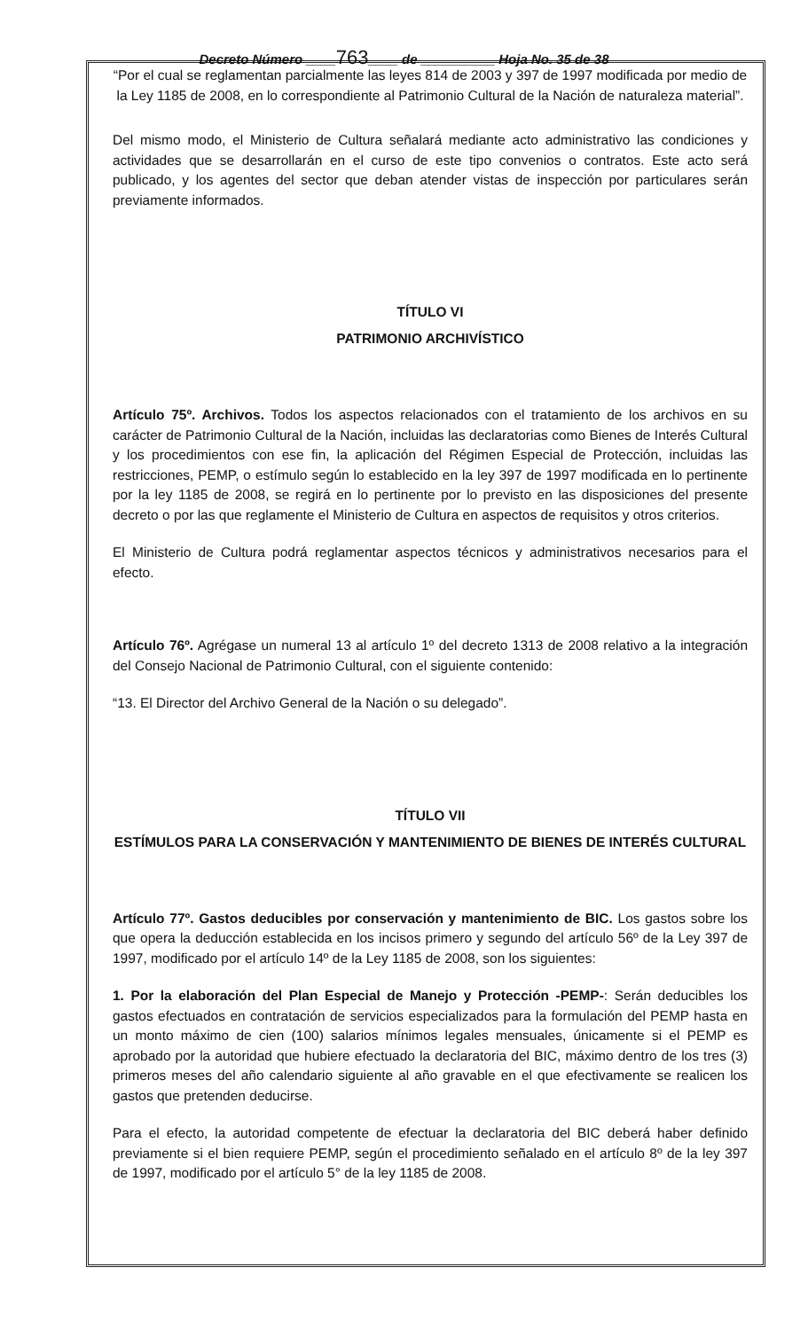Decreto Número ____763____ de __________ Hoja No. 35 de 38
“Por el cual se reglamentan parcialmente las leyes 814 de 2003 y 397 de 1997 modificada por medio de la Ley 1185 de 2008, en lo correspondiente al Patrimonio Cultural de la Nación de naturaleza material”.
Del mismo modo, el Ministerio de Cultura señalará mediante acto administrativo las condiciones y actividades que se desarrollarán en el curso de este tipo convenios o contratos. Este acto será publicado, y los agentes del sector que deban atender vistas de inspección por particulares serán previamente informados.
TÍTULO VI
PATRIMONIO ARCHIVÍSTICO
Artículo 75º. Archivos. Todos los aspectos relacionados con el tratamiento de los archivos en su carácter de Patrimonio Cultural de la Nación, incluidas las declaratorias como Bienes de Interés Cultural y los procedimientos con ese fin, la aplicación del Régimen Especial de Protección, incluidas las restricciones, PEMP, o estímulo según lo establecido en la ley 397 de 1997 modificada en lo pertinente por la ley 1185 de 2008, se regirá en lo pertinente por lo previsto en las disposiciones del presente decreto o por las que reglamente el Ministerio de Cultura en aspectos de requisitos y otros criterios.
El Ministerio de Cultura podrá reglamentar aspectos técnicos y administrativos necesarios para el efecto.
Artículo 76º. Agrégase un numeral 13 al artículo 1º del decreto 1313 de 2008 relativo a la integración del Consejo Nacional de Patrimonio Cultural, con el siguiente contenido:
“13. El Director del Archivo General de la Nación o su delegado”.
TÍTULO VII
ESTÍMULOS PARA LA CONSERVACIÓN Y MANTENIMIENTO DE BIENES DE INTERÉS CULTURAL
Artículo 77º. Gastos deducibles por conservación y mantenimiento de BIC. Los gastos sobre los que opera la deducción establecida en los incisos primero y segundo del artículo 56º de la Ley 397 de 1997, modificado por el artículo 14º de la Ley 1185 de 2008, son los siguientes:
1. Por la elaboración del Plan Especial de Manejo y Protección -PEMP-: Serán deducibles los gastos efectuados en contratación de servicios especializados para la formulación del PEMP hasta en un monto máximo de cien (100) salarios mínimos legales mensuales, únicamente si el PEMP es aprobado por la autoridad que hubiere efectuado la declaratoria del BIC, máximo dentro de los tres (3) primeros meses del año calendario siguiente al año gravable en el que efectivamente se realicen los gastos que pretenden deducirse.
Para el efecto, la autoridad competente de efectuar la declaratoria del BIC deberá haber definido previamente si el bien requiere PEMP, según el procedimiento señalado en el artículo 8º de la ley 397 de 1997, modificado por el artículo 5° de la ley 1185 de 2008.